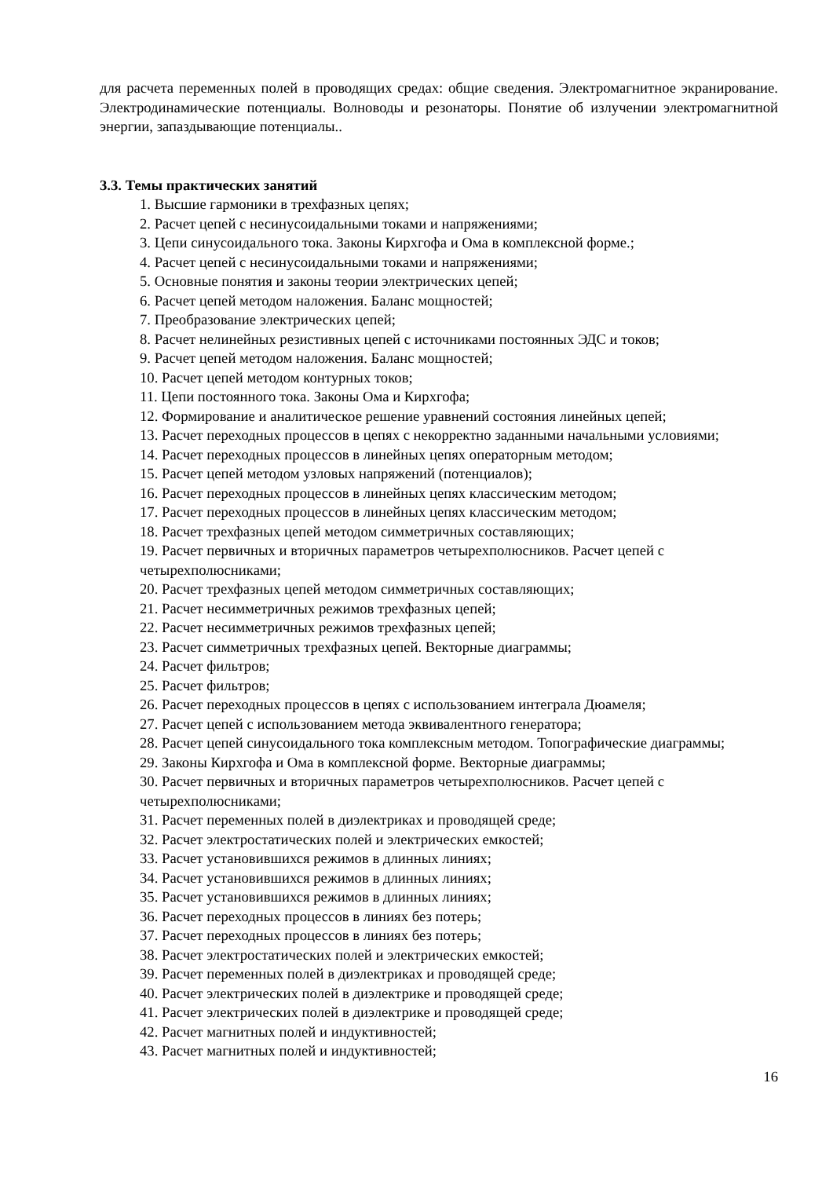для расчета переменных полей в проводящих средах: общие сведения. Электромагнитное экранирование. Электродинамические потенциалы. Волноводы и резонаторы. Понятие об излучении электромагнитной энергии, запаздывающие потенциалы..
3.3. Темы практических занятий
1. Высшие гармоники в трехфазных цепях;
2. Расчет цепей с несинусоидальными токами и напряжениями;
3. Цепи синусоидального тока. Законы Кирхгофа и Ома в комплексной форме.;
4. Расчет цепей с несинусоидальными токами и напряжениями;
5. Основные понятия и законы теории электрических цепей;
6. Расчет цепей методом наложения. Баланс мощностей;
7. Преобразование электрических цепей;
8. Расчет нелинейных резистивных цепей с источниками постоянных ЭДС и токов;
9. Расчет цепей методом наложения. Баланс мощностей;
10. Расчет цепей методом контурных токов;
11. Цепи постоянного тока. Законы Ома и Кирхгофа;
12. Формирование и аналитическое решение уравнений состояния линейных цепей;
13. Расчет переходных процессов в цепях с некорректно заданными начальными условиями;
14. Расчет переходных процессов в линейных цепях операторным методом;
15. Расчет цепей методом узловых напряжений (потенциалов);
16. Расчет переходных процессов в линейных цепях классическим методом;
17. Расчет переходных процессов в линейных цепях классическим методом;
18. Расчет трехфазных цепей методом симметричных составляющих;
19. Расчет первичных и вторичных параметров четырехполюсников. Расчет цепей с четырехполюсниками;
20. Расчет трехфазных цепей методом симметричных составляющих;
21. Расчет несимметричных режимов трехфазных цепей;
22. Расчет несимметричных режимов трехфазных цепей;
23. Расчет симметричных трехфазных цепей. Векторные диаграммы;
24. Расчет фильтров;
25. Расчет фильтров;
26. Расчет переходных процессов в цепях с использованием интеграла Дюамеля;
27. Расчет цепей с использованием метода эквивалентного генератора;
28. Расчет цепей синусоидального тока комплексным методом. Топографические диаграммы;
29. Законы Кирхгофа и Ома в комплексной форме. Векторные диаграммы;
30. Расчет первичных и вторичных параметров четырехполюсников. Расчет цепей с четырехполюсниками;
31. Расчет переменных полей в диэлектриках и проводящей среде;
32. Расчет электростатических полей и электрических емкостей;
33. Расчет установившихся режимов в длинных линиях;
34. Расчет установившихся режимов в длинных линиях;
35. Расчет установившихся режимов в длинных линиях;
36. Расчет переходных процессов в линиях без потерь;
37. Расчет переходных процессов в линиях без потерь;
38. Расчет электростатических полей и электрических емкостей;
39. Расчет переменных полей в диэлектриках и проводящей среде;
40. Расчет электрических полей в диэлектрике и проводящей среде;
41. Расчет электрических полей в диэлектрике и проводящей среде;
42. Расчет магнитных полей и индуктивностей;
43. Расчет магнитных полей и индуктивностей;
16